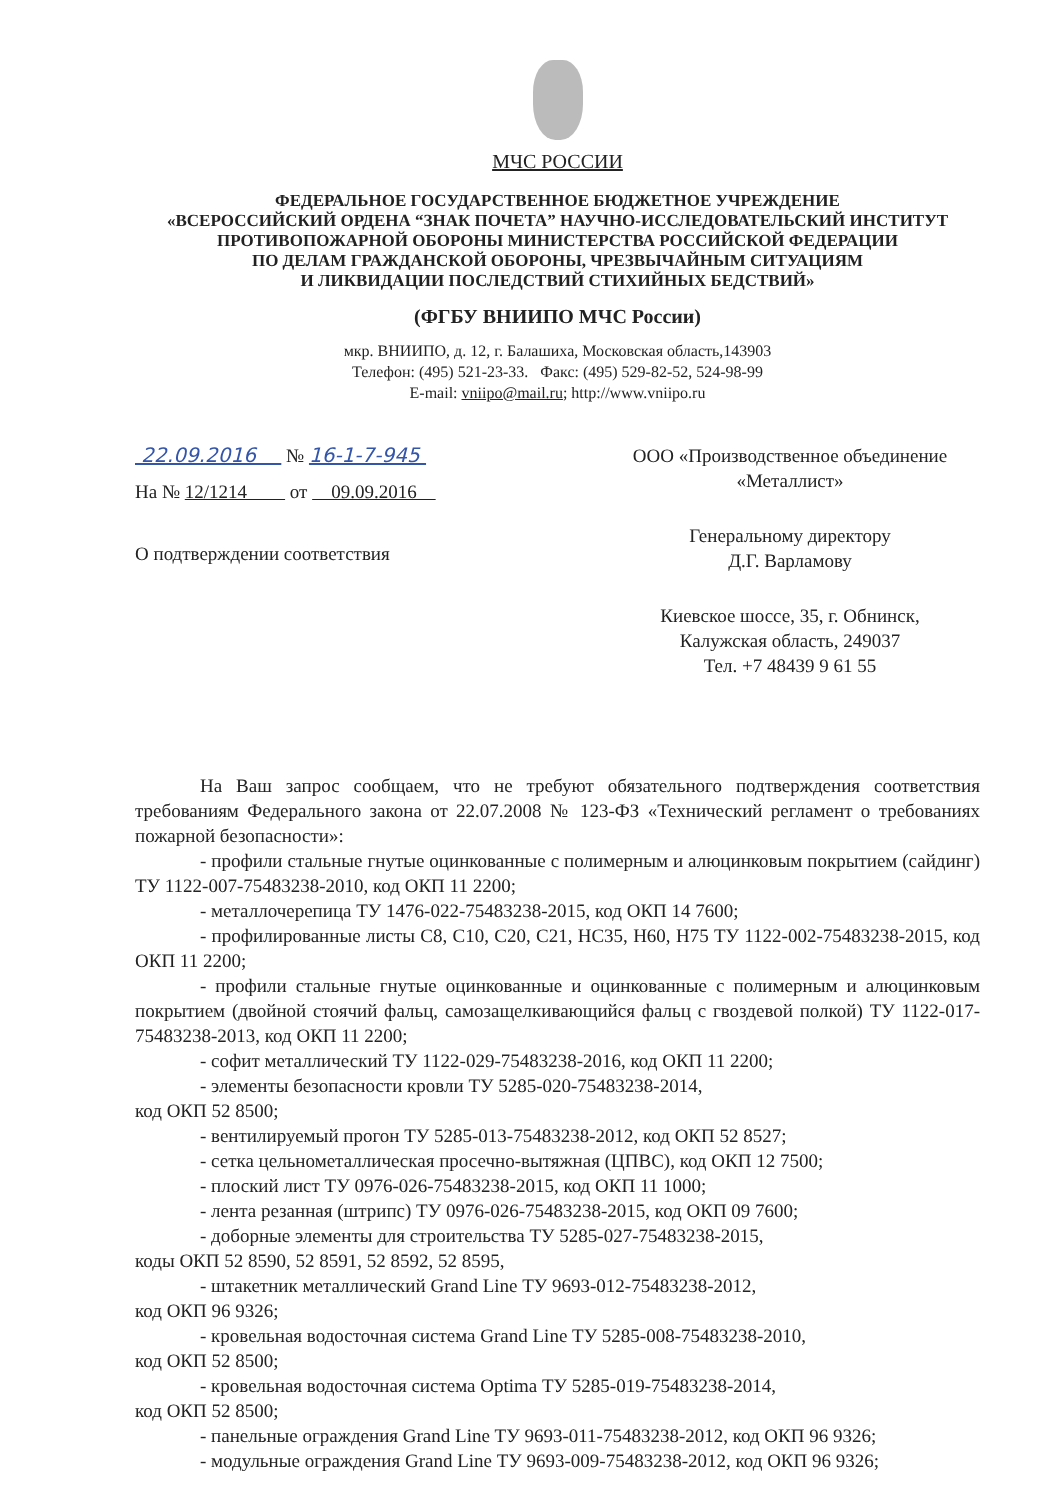МЧС РОССИИ
ФЕДЕРАЛЬНОЕ ГОСУДАРСТВЕННОЕ БЮДЖЕТНОЕ УЧРЕЖДЕНИЕ
«ВСЕРОССИЙСКИЙ ОРДЕНА “ЗНАК ПОЧЕТА” НАУЧНО-ИССЛЕДОВАТЕЛЬСКИЙ ИНСТИТУТ
ПРОТИВОПОЖАРНОЙ ОБОРОНЫ МИНИСТЕРСТВА РОССИЙСКОЙ ФЕДЕРАЦИИ
ПО ДЕЛАМ ГРАЖДАНСКОЙ ОБОРОНЫ, ЧРЕЗВЫЧАЙНЫМ СИТУАЦИЯМ
И ЛИКВИДАЦИИ ПОСЛЕДСТВИЙ СТИХИЙНЫХ БЕДСТВИЙ»
(ФГБУ ВНИИПО МЧС России)
мкр. ВНИИПО, д. 12, г. Балашиха, Московская область,143903
Телефон: (495) 521-23-33. Факс: (495) 529-82-52, 524-98-99
E-mail: vniipo@mail.ru; http://www.vniipo.ru
22.09.2016 № 16-1-7-945
На № 12/1214 от 09.09.2016
О подтверждении соответствия
ООО «Производственное объединение
«Металлист»
Генеральному директору
Д.Г. Варламову
Киевское шоссе, 35, г. Обнинск,
Калужская область, 249037
Тел. +7 48439 9 61 55
На Ваш запрос сообщаем, что не требуют обязательного подтверждения соответствия требованиям Федерального закона от 22.07.2008 № 123-ФЗ «Технический регламент о требованиях пожарной безопасности»:
- профили стальные гнутые оцинкованные с полимерным и алюцинковым покрытием (сайдинг) ТУ 1122-007-75483238-2010, код ОКП 11 2200;
- металлочерепица ТУ 1476-022-75483238-2015, код ОКП 14 7600;
- профилированные листы С8, С10, С20, С21, НС35, Н60, Н75 ТУ 1122-002-75483238-2015, код ОКП 11 2200;
- профили стальные гнутые оцинкованные и оцинкованные с полимерным и алюцинковым покрытием (двойной стоячий фальц, самозащелкивающийся фальц с гвоздевой полкой) ТУ 1122-017-75483238-2013, код ОКП 11 2200;
- софит металлический ТУ 1122-029-75483238-2016, код ОКП 11 2200;
- элементы безопасности кровли ТУ 5285-020-75483238-2014,
код ОКП 52 8500;
- вентилируемый прогон ТУ 5285-013-75483238-2012, код ОКП 52 8527;
- сетка цельнометаллическая просечно-вытяжная (ЦПВС), код ОКП 12 7500;
- плоский лист ТУ 0976-026-75483238-2015, код ОКП 11 1000;
- лента резанная (штрипс) ТУ 0976-026-75483238-2015, код ОКП 09 7600;
- доборные элементы для строительства ТУ 5285-027-75483238-2015,
коды ОКП 52 8590, 52 8591, 52 8592, 52 8595,
- штакетник металлический Grand Line ТУ 9693-012-75483238-2012,
код ОКП 96 9326;
- кровельная водосточная система Grand Line ТУ 5285-008-75483238-2010,
код ОКП 52 8500;
- кровельная водосточная система Optima ТУ 5285-019-75483238-2014,
код ОКП 52 8500;
- панельные ограждения Grand Line ТУ 9693-011-75483238-2012, код ОКП 96 9326;
- модульные ограждения Grand Line ТУ 9693-009-75483238-2012, код ОКП 96 9326;